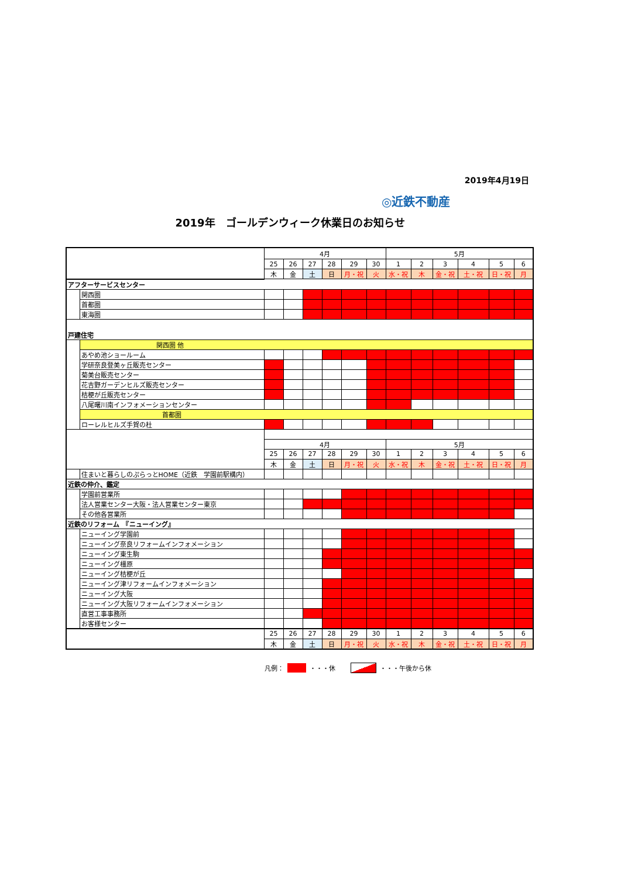2019年4月19日
◎近鉄不動産
2019年　ゴールデンウィーク休業日のお知らせ
| | | 4月 | | | | | | 5月 | | | | | |
| | | 25 | 26 | 27 | 28 | 29 | 30 | 1 | 2 | 3 | 4 | 5 | 6 |
| | | 木 | 金 | 土 | 日 | 月・祝 | 火 | 水・祝 | 木 | 金・祝 | 土・祝 | 日・祝 | 月 |
| アフターサービスセンター | | | | | | | | | | | | | |
| | 関西圏 | | | | | | | | | | | | |
| | 首都圏 | | | | | | | | | | | | |
| | 東海圏 | | | | | | | | | | | | |
| 戸建住宅 | | | | | | | | | | | | | |
| | 関西圏 他 | | | | | | | | | | | | |
| | あやめ池ショールーム | | | | | | | | | | | | |
| | 学研奈良登美ヶ丘販売センター | | | | | | | | | | | | |
| | 菊美台販売センター | | | | | | | | | | | | |
| | 花吉野ガーデンヒルズ販売センター | | | | | | | | | | | | |
| | 桔梗が丘販売センター | | | | | | | | | | | | |
| | 八尾曙川南インフォメーションセンター | | | | | | | | | | | | |
| | 首都圏 | | | | | | | | | | | | |
| | ローレルヒルズ手賀の杜 | | | | | | | | | | | | |
| | | 4月 | | | | | | 5月 | | | | | |
| | | 25 | 26 | 27 | 28 | 29 | 30 | 1 | 2 | 3 | 4 | 5 | 6 |
| | | 木 | 金 | 土 | 日 | 月・祝 | 火 | 水・祝 | 木 | 金・祝 | 土・祝 | 日・祝 | 月 |
| | 住まいと暮らしのぷらっとHOME（近鉄 学園前駅構内） | | | | | | | | | | | | |
| 近鉄の仲介、鑑定 | | | | | | | | | | | | | |
| | 学園前営業所 | | | | | | | | | | | | |
| | 法人営業センター大阪・法人営業センター東京 | | | | | | | | | | | | |
| | その他各営業所 | | | | | | | | | | | | |
| 近鉄のリフォーム 『ニューイング』 | | | | | | | | | | | | | |
| | ニューイング学園前 | | | | | | | | | | | | |
| | ニューイング奈良リフォームインフォメーション | | | | | | | | | | | | |
| | ニューイング東生駒 | | | | | | | | | | | | |
| | ニューイング橿原 | | | | | | | | | | | | |
| | ニューイング桔梗が丘 | | | | | | | | | | | | |
| | ニューイング津リフォームインフォメーション | | | | | | | | | | | | |
| | ニューイング大阪 | | | | | | | | | | | | |
| | ニューイング大阪リフォームインフォメーション | | | | | | | | | | | | |
| | 直営工事事務所 | | | | | | | | | | | | |
| | お客様センター | | | | | | | | | | | | |
| | | 25 | 26 | 27 | 28 | 29 | 30 | 1 | 2 | 3 | 4 | 5 | 6 |
| | | 木 | 金 | 土 | 日 | 月・祝 | 火 | 水・祝 | 木 | 金・祝 | 土・祝 | 日・祝 | 月 |
凡例： ・・・休 ・・・午後から休